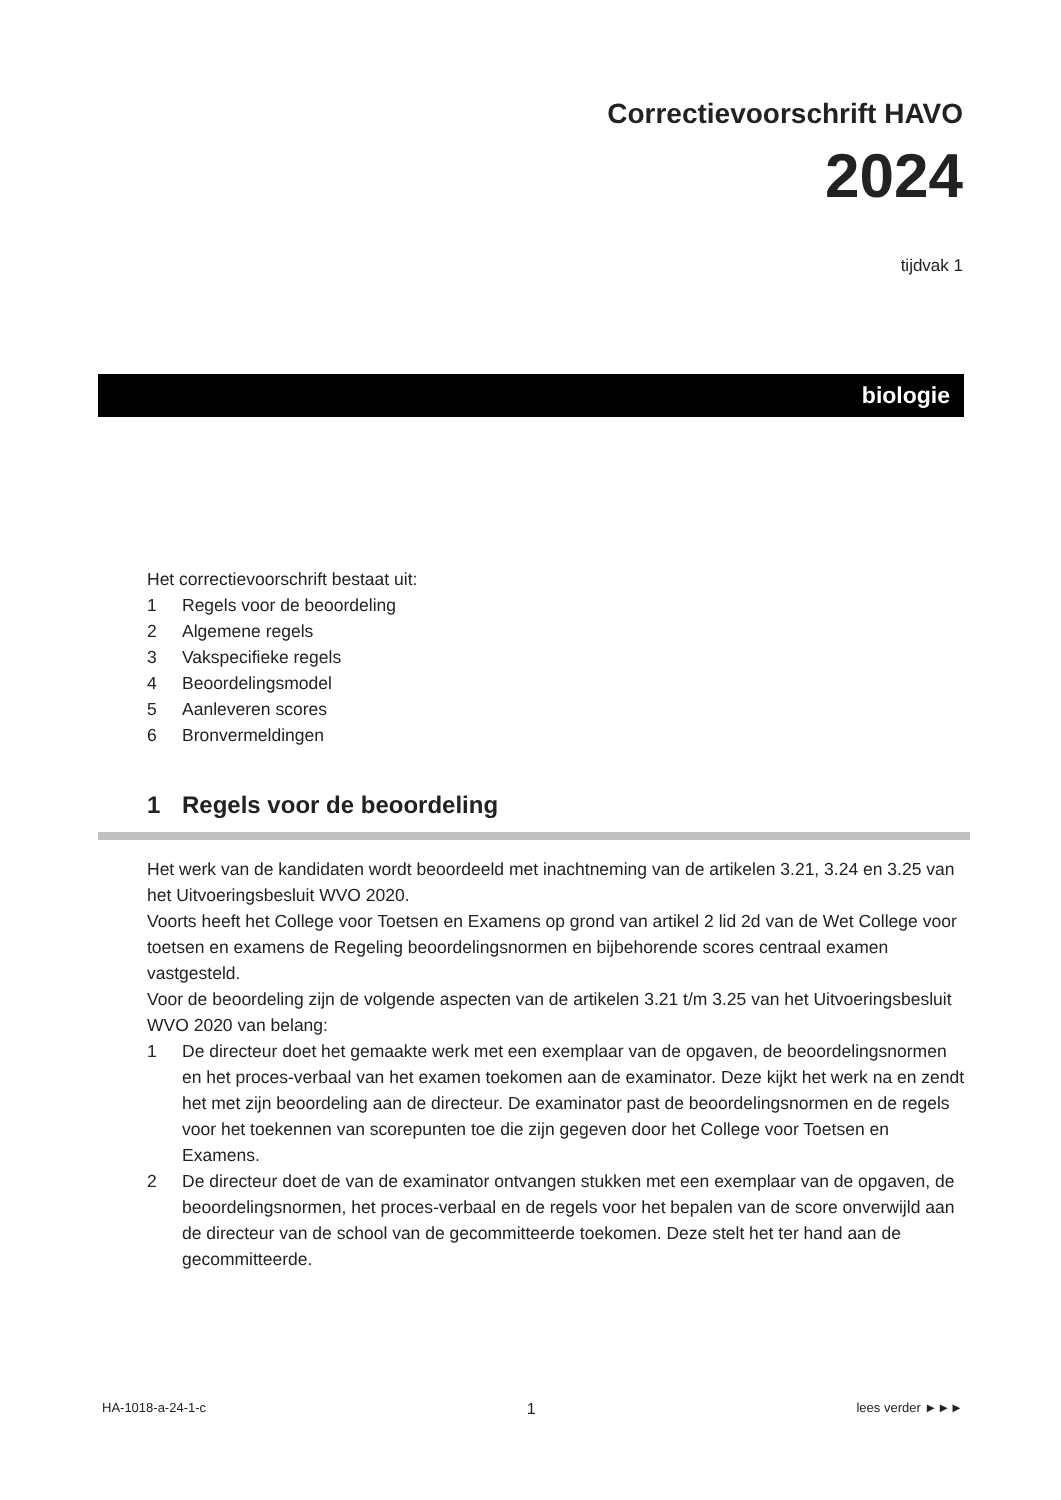Correctievoorschrift HAVO
2024
tijdvak 1
biologie
Het correctievoorschrift bestaat uit:
1 Regels voor de beoordeling
2 Algemene regels
3 Vakspecifieke regels
4 Beoordelingsmodel
5 Aanleveren scores
6 Bronvermeldingen
1 Regels voor de beoordeling
Het werk van de kandidaten wordt beoordeeld met inachtneming van de artikelen 3.21, 3.24 en 3.25 van het Uitvoeringsbesluit WVO 2020.
Voorts heeft het College voor Toetsen en Examens op grond van artikel 2 lid 2d van de Wet College voor toetsen en examens de Regeling beoordelingsnormen en bijbehorende scores centraal examen vastgesteld.
Voor de beoordeling zijn de volgende aspecten van de artikelen 3.21 t/m 3.25 van het Uitvoeringsbesluit WVO 2020 van belang:
1 De directeur doet het gemaakte werk met een exemplaar van de opgaven, de beoordelingsnormen en het proces-verbaal van het examen toekomen aan de examinator. Deze kijkt het werk na en zendt het met zijn beoordeling aan de directeur. De examinator past de beoordelingsnormen en de regels voor het toekennen van scorepunten toe die zijn gegeven door het College voor Toetsen en Examens.
2 De directeur doet de van de examinator ontvangen stukken met een exemplaar van de opgaven, de beoordelingsnormen, het proces-verbaal en de regels voor het bepalen van de score onverwijld aan de directeur van de school van de gecommitteerde toekomen. Deze stelt het ter hand aan de gecommitteerde.
HA-1018-a-24-1-c 1 lees verder ►►►